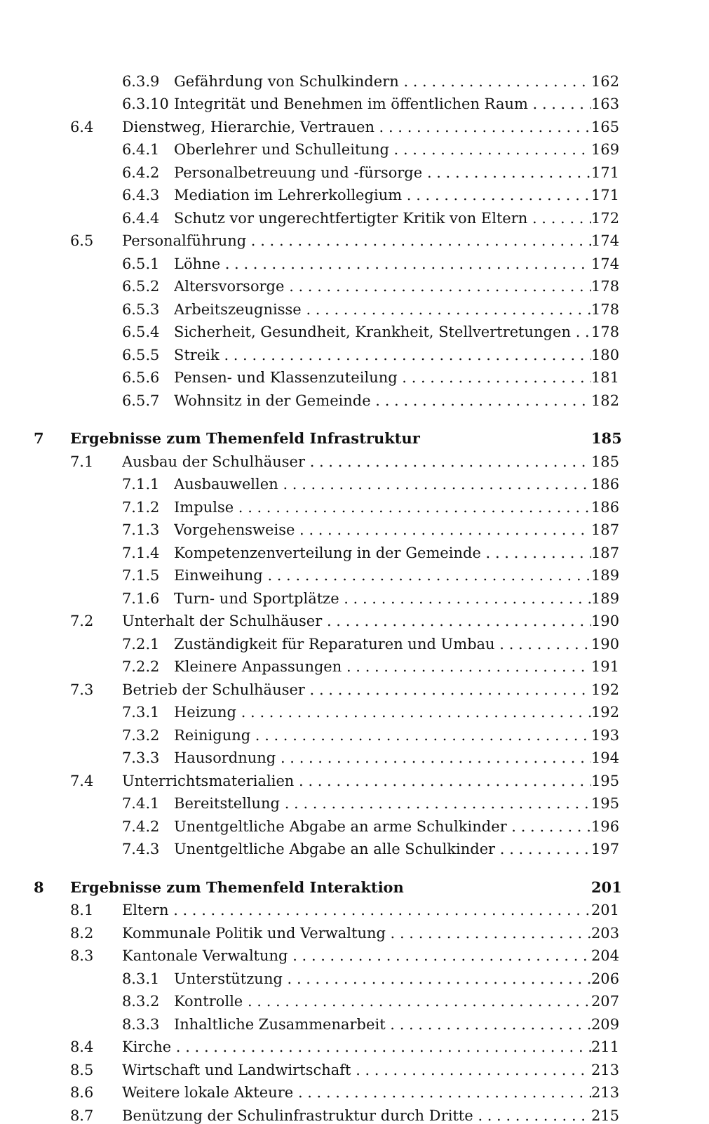6.3.9 Gefährdung von Schulkindern 162
6.3.10 Integrität und Benehmen im öffentlichen Raum 163
6.4 Dienstweg, Hierarchie, Vertrauen 165
6.4.1 Oberlehrer und Schulleitung 169
6.4.2 Personalbetreuung und -fürsorge 171
6.4.3 Mediation im Lehrerkollegium 171
6.4.4 Schutz vor ungerechtfertigter Kritik von Eltern 172
6.5 Personalführung 174
6.5.1 Löhne 174
6.5.2 Altersvorsorge 178
6.5.3 Arbeitszeugnisse 178
6.5.4 Sicherheit, Gesundheit, Krankheit, Stellvertretungen 178
6.5.5 Streik 180
6.5.6 Pensen- und Klassenzuteilung 181
6.5.7 Wohnsitz in der Gemeinde 182
7 Ergebnisse zum Themenfeld Infrastruktur 185
7.1 Ausbau der Schulhäuser 185
7.1.1 Ausbauwellen 186
7.1.2 Impulse 186
7.1.3 Vorgehensweise 187
7.1.4 Kompetenzenverteilung in der Gemeinde 187
7.1.5 Einweihung 189
7.1.6 Turn- und Sportplätze 189
7.2 Unterhalt der Schulhäuser 190
7.2.1 Zuständigkeit für Reparaturen und Umbau 190
7.2.2 Kleinere Anpassungen 191
7.3 Betrieb der Schulhäuser 192
7.3.1 Heizung 192
7.3.2 Reinigung 193
7.3.3 Hausordnung 194
7.4 Unterrichtsmaterialien 195
7.4.1 Bereitstellung 195
7.4.2 Unentgeltliche Abgabe an arme Schulkinder 196
7.4.3 Unentgeltliche Abgabe an alle Schulkinder 197
8 Ergebnisse zum Themenfeld Interaktion 201
8.1 Eltern 201
8.2 Kommunale Politik und Verwaltung 203
8.3 Kantonale Verwaltung 204
8.3.1 Unterstützung 206
8.3.2 Kontrolle 207
8.3.3 Inhaltliche Zusammenarbeit 209
8.4 Kirche 211
8.5 Wirtschaft und Landwirtschaft 213
8.6 Weitere lokale Akteure 213
8.7 Benützung der Schulinfrastruktur durch Dritte 215